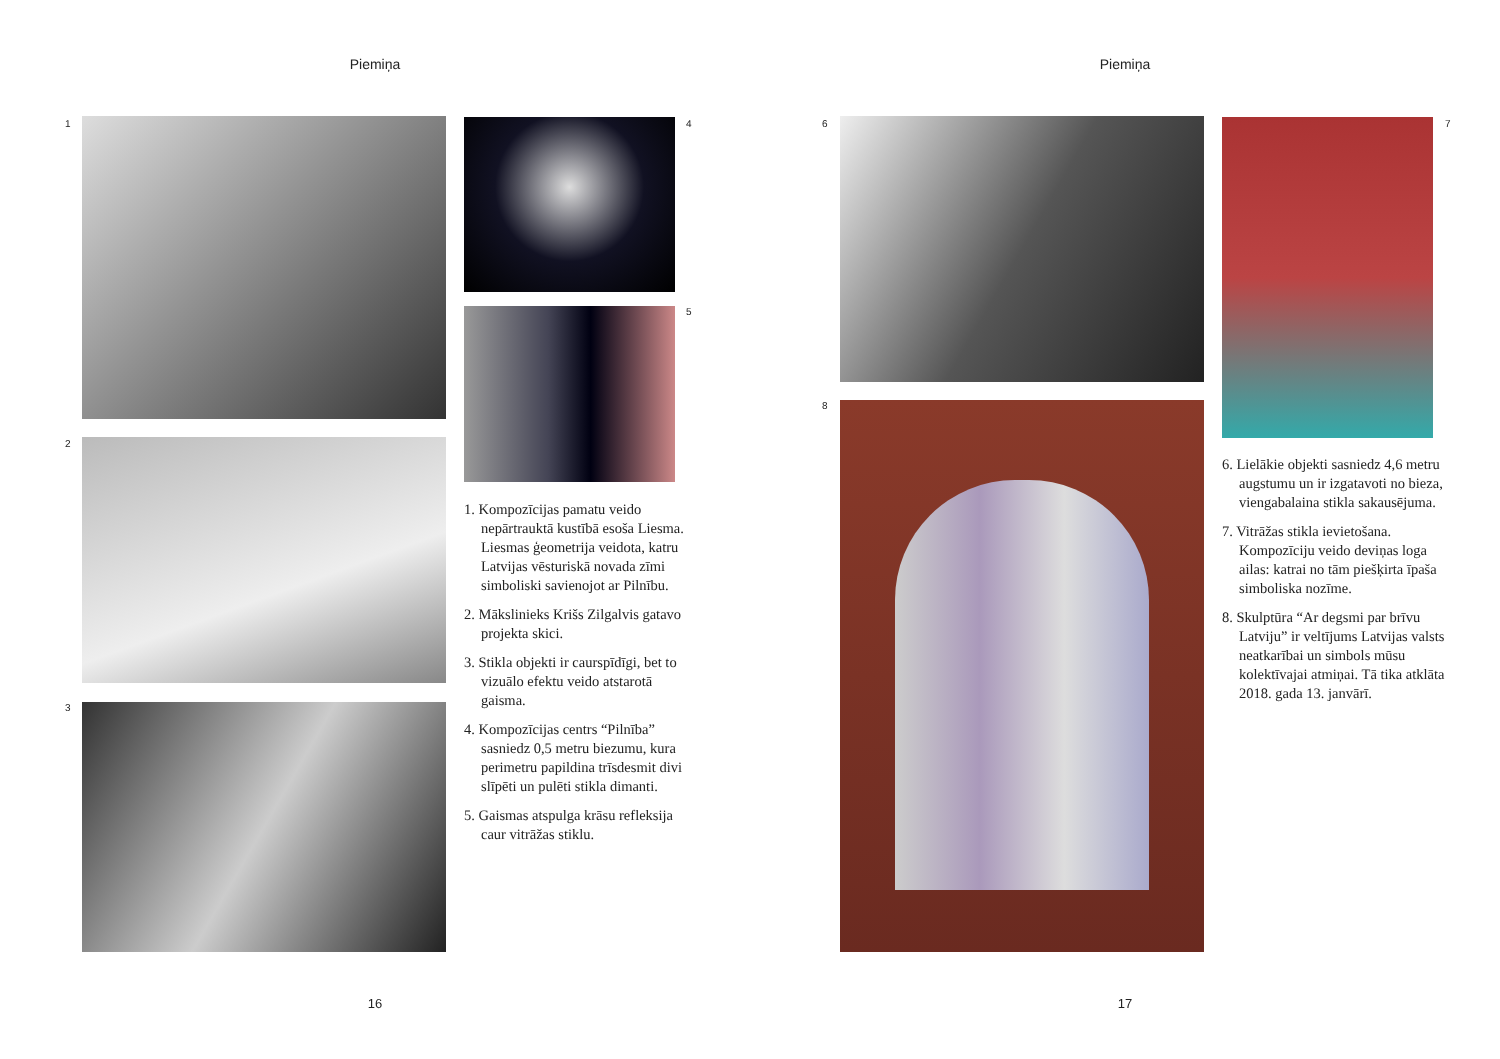Piemiņa
1
2
3
4
5
1. Kompozīcijas pamatu veido nepārtrauktā kustībā esoša Liesma. Liesmas ģeometrija veidota, katru Latvijas vēsturiskā novada zīmi simboliski savienojot ar Pilnību.
2. Mākslinieks Krišs Zilgalvis gatavo projekta skici.
3. Stikla objekti ir caurspīdīgi, bet to vizuālo efektu veido atstarotā gaisma.
4. Kompozīcijas centrs “Pilnība” sasniedz 0,5 metru biezumu, kura perimetru papildina trīsdesmit divi slīpēti un pulēti stikla dimanti.
5. Gaismas atspulga krāsu refleksija caur vitrāžas stiklu.
16
Piemiņa
6
8
7
6. Lielākie objekti sasniedz 4,6 metru augstumu un ir izgatavoti no bieza, viengabalaina stikla sakausējuma.
7. Vitrāžas stikla ievietošana. Kompozīciju veido deviņas loga ailas: katrai no tām piešķirta īpaša simboliska nozīme.
8. Skulptūra “Ar degsmi par brīvu Latviju” ir veltījums Latvijas valsts neatkarībai un simbols mūsu kolektīvajai atmiņai. Tā tika atklāta 2018. gada 13. janvārī.
17